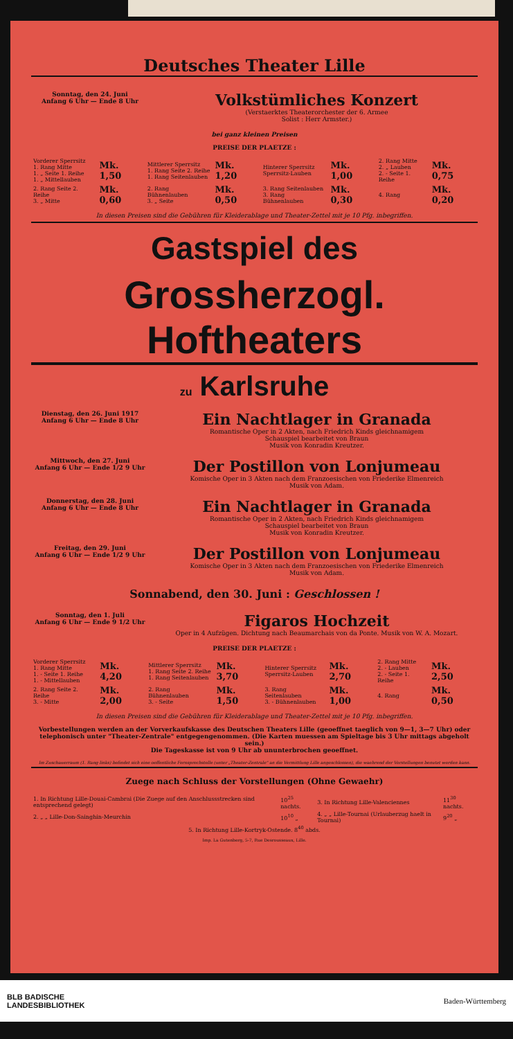Deutsches Theater Lille
Sonntag, den 24. Juni
Anfang 6 Uhr — Ende 8 Uhr
Volkstümliches Konzert
(Verstaerktes Theaterorchester der 6. Armee
Solist : Herr Armster.)
bei ganz kleinen Preisen
PREISE DER PLAETZE :
| Vorderer Sperrsitz 1. Rang Mitte 1. „ Seite 1. Reihe 1. „ Mittellauben | Mk. 1,50 | Mittlerer Sperrsitz 1. Rang Seite 2. Reihe 1. Rang Seitenlauben | Mk. 1,20 | Hinterer Sperrsitz Sperrsitz-Lauben | Mk. 1,00 | 2. Rang Mitte 2. „ Lauben 2. - Seite 1. Reihe | Mk. 0,75 |
| 2. Rang Seite 2. Reihe 3. „ Mitte | Mk. 0,60 | 2. Rang Bühnenlauben 3. „ Seite | Mk. 0,50 | 3. Rang Seitenlauben 3. Rang Bühnenlauben | Mk. 0,30 | 4. Rang | Mk. 0,20 |
In diesen Preisen sind die Gebühren für Kleiderablage und Theater-Zettel mit je 10 Pfg. inbegriffen.
Gastspiel des
Grossherzogl. Hoftheaters
zu Karlsruhe
Dienstag, den 26. Juni 1917
Anfang 6 Uhr — Ende 8 Uhr
Ein Nachtlager in Granada
Romantische Oper in 2 Akten, nach Friedrich Kinds gleichnamigem
Schauspiel bearbeitet von Braun
Musik von Konradin Kreutzer.
Mittwoch, den 27. Juni
Anfang 6 Uhr — Ende 1/2 9 Uhr
Der Postillon von Lonjumeau
Komische Oper in 3 Akten nach dem Franzoesischen von Friederike Elmenreich
Musik von Adam.
Donnerstag, den 28. Juni
Anfang 6 Uhr — Ende 8 Uhr
Ein Nachtlager in Granada
Romantische Oper in 2 Akten, nach Friedrich Kinds gleichnamigem
Schauspiel bearbeitet von Braun
Musik von Konradin Kreutzer.
Freitag, den 29. Juni
Anfang 6 Uhr — Ende 1/2 9 Uhr
Der Postillon von Lonjumeau
Komische Oper in 3 Akten nach dem Franzoesischen von Friederike Elmenreich
Musik von Adam.
Sonnabend, den 30. Juni : Geschlossen !
Sonntag, den 1. Juli
Anfang 6 Uhr — Ende 9 1/2 Uhr
Figaros Hochzeit
Oper in 4 Aufzügen. Dichtung nach Beaumarchais von da Ponte. Musik von W. A. Mozart.
PREISE DER PLAETZE :
| Vorderer Sperrsitz 1. Rang Mitte 1. - Seite 1. Reihe 1. - Mittellauben | Mk. 4,20 | Mittlerer Sperrsitz 1. Rang Seite 2. Reihe 1. Rang Seitenlauben | Mk. 3,70 | Hinterer Sperrsitz Sperrsitz-Lauben | Mk. 2,70 | 2. Rang Mitte 2. - Lauben 2. - Seite 1. Reihe | Mk. 2,50 |
| 2. Rang Seite 2. Reihe 3. - Mitte | Mk. 2,00 | 2. Rang Bühnenlauben 3. - Seite | Mk. 1,50 | 3. Rang Seitenlauben 3. - Bühnenlauben | Mk. 1,00 | 4. Rang | Mk. 0,50 |
In diesen Preisen sind die Gebühren für Kleiderablage und Theater-Zettel mit je 10 Pfg. inbegriffen.
Vorbestellungen werden an der Vorverkaufskasse des Deutschen Theaters Lille (geoeffnet taeglich von 9—1, 3—7 Uhr) oder telephonisch unter "Theater-Zentrale" entgegengenommen. (Die Karten muessen am Spieltage bis 3 Uhr mittags abgeholt sein.)
Die Tageskasse ist von 9 Uhr ab ununterbrochen geoeffnet.
Im Zuschauerraum (1. Rang links) befindet sich eine oeffentliche Fernsprechstelle (unter „Theater-Zentrale" an die Vermittlung Lille angeschlossen), die waehrend der Vorstellungen benutzt werden kann.
Zuege nach Schluss der Vorstellungen (Ohne Gewaehr)
| 1. In Richtung Lille-Douai-Cambrai (Die Zuege auf den Anschlussstrecken sind entsprechend gelegt) | 10<sup>25</sup> nachts. | 3. In Richtung Lille-Valenciennes | 11<sup>30</sup> nachts. |
| 2. „ „ Lille-Don-Sainghin-Meurchin | 10<sup>10</sup> „ | 4. „ „ Lille-Tournai (Urlauberzug haelt in Tournai) | 9<sup>20</sup> „ |
| 5. In Richtung Lille-Kortryk-Ostende. 8<sup>40</sup> abds. | | | |
Imp. La Gutenberg, 5-7, Rue Desrousseaux, Lille.
BLB BADISCHE
LANDESBIBLIOTHEK Baden-Württemberg